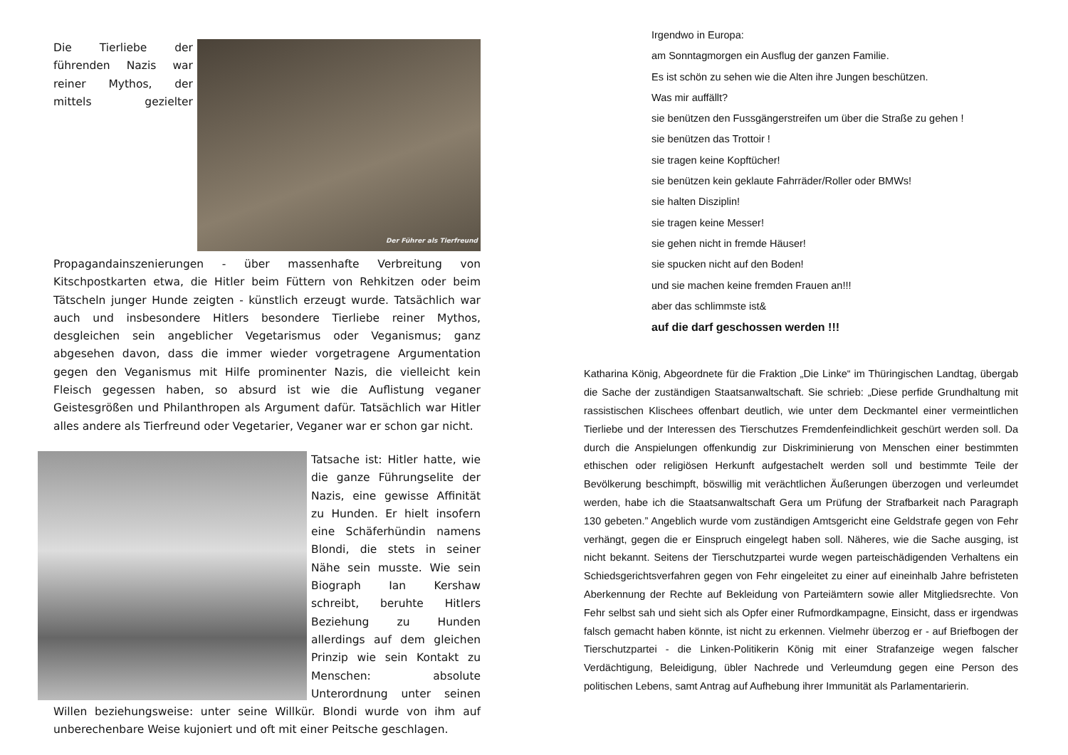Der Führer als Tierfreund Die Tierliebe der führenden Nazis war reiner Mythos, der mittels gezielter Propagandainszenierungen - über massenhafte Verbreitung von Kitschpostkarten etwa, die Hitler beim Füttern von Rehkitzen oder beim Tätscheln junger Hunde zeigten - künstlich erzeugt wurde. Tatsächlich war auch und insbesondere Hitlers besondere Tierliebe reiner Mythos, desgleichen sein angeblicher Vegetarismus oder Veganismus; ganz abgesehen davon, dass die immer wieder vorgetragene Argumentation gegen den Veganismus mit Hilfe prominenter Nazis, die vielleicht kein Fleisch gegessen haben, so absurd ist wie die Auflistung veganer Geistesgrößen und Philanthropen als Argument dafür. Tatsächlich war Hitler alles andere als Tierfreund oder Vegetarier, Veganer war er schon gar nicht.
Tatsache ist: Hitler hatte, wie die ganze Führungselite der Nazis, eine gewisse Affinität zu Hunden. Er hielt insofern eine Schäferhündin namens Blondi, die stets in seiner Nähe sein musste. Wie sein Biograph Ian Kershaw schreibt, beruhte Hitlers Beziehung zu Hunden allerdings auf dem gleichen Prinzip wie sein Kontakt zu Menschen: absolute Unterordnung unter seinen Willen beziehungsweise: unter seine Willkür. Blondi wurde von ihm auf unberechenbare Weise kujoniert und oft mit einer Peitsche geschlagen.
Irgendwo in Europa:
am Sonntagmorgen ein Ausflug der ganzen Familie.
Es ist schön zu sehen wie die Alten ihre Jungen beschützen.
Was mir auffällt?
sie benützen den Fussgängerstreifen um über die Straße zu gehen !
sie benützen das Trottoir !
sie tragen keine Kopftücher!
sie benützen kein geklaute Fahrräder/Roller oder BMWs!
sie halten Disziplin!
sie tragen keine Messer!
sie gehen nicht in fremde Häuser!
sie spucken nicht auf den Boden!
und sie machen keine fremden Frauen an!!!
aber das schlimmste ist&
auf die darf geschossen werden !!!
Katharina König, Abgeordnete für die Fraktion „Die Linke“ im Thüringischen Landtag, übergab die Sache der zuständigen Staatsanwaltschaft. Sie schrieb: „Diese perfide Grundhaltung mit rassistischen Klischees offenbart deutlich, wie unter dem Deckmantel einer vermeintlichen Tierliebe und der Interessen des Tierschutzes Fremdenfeindlichkeit geschürt werden soll. Da durch die Anspielungen offenkundig zur Diskriminierung von Menschen einer bestimmten ethischen oder religiösen Herkunft aufgestachelt werden soll und bestimmte Teile der Bevölkerung beschimpft, böswillig mit verächtlichen Äußerungen überzogen und verleumdet werden, habe ich die Staatsanwaltschaft Gera um Prüfung der Strafbarkeit nach Paragraph 130 gebeten.” Angeblich wurde vom zuständigen Amtsgericht eine Geldstrafe gegen von Fehr verhängt, gegen die er Einspruch eingelegt haben soll. Näheres, wie die Sache ausging, ist nicht bekannt. Seitens der Tierschutzpartei wurde wegen parteischädigenden Verhaltens ein Schiedsgerichtsverfahren gegen von Fehr eingeleitet zu einer auf eineinhalb Jahre befristeten Aberkennung der Rechte auf Bekleidung von Parteiämtern sowie aller Mitgliedsrechte. Von Fehr selbst sah und sieht sich als Opfer einer Rufmordkampagne, Einsicht, dass er irgendwas falsch gemacht haben könnte, ist nicht zu erkennen. Vielmehr überzog er - auf Briefbogen der Tierschutzpartei - die Linken-Politikerin König mit einer Strafanzeige wegen falscher Verdächtigung, Beleidigung, übler Nachrede und Verleumdung gegen eine Person des politischen Lebens, samt Antrag auf Aufhebung ihrer Immunität als Parlamentarierin.